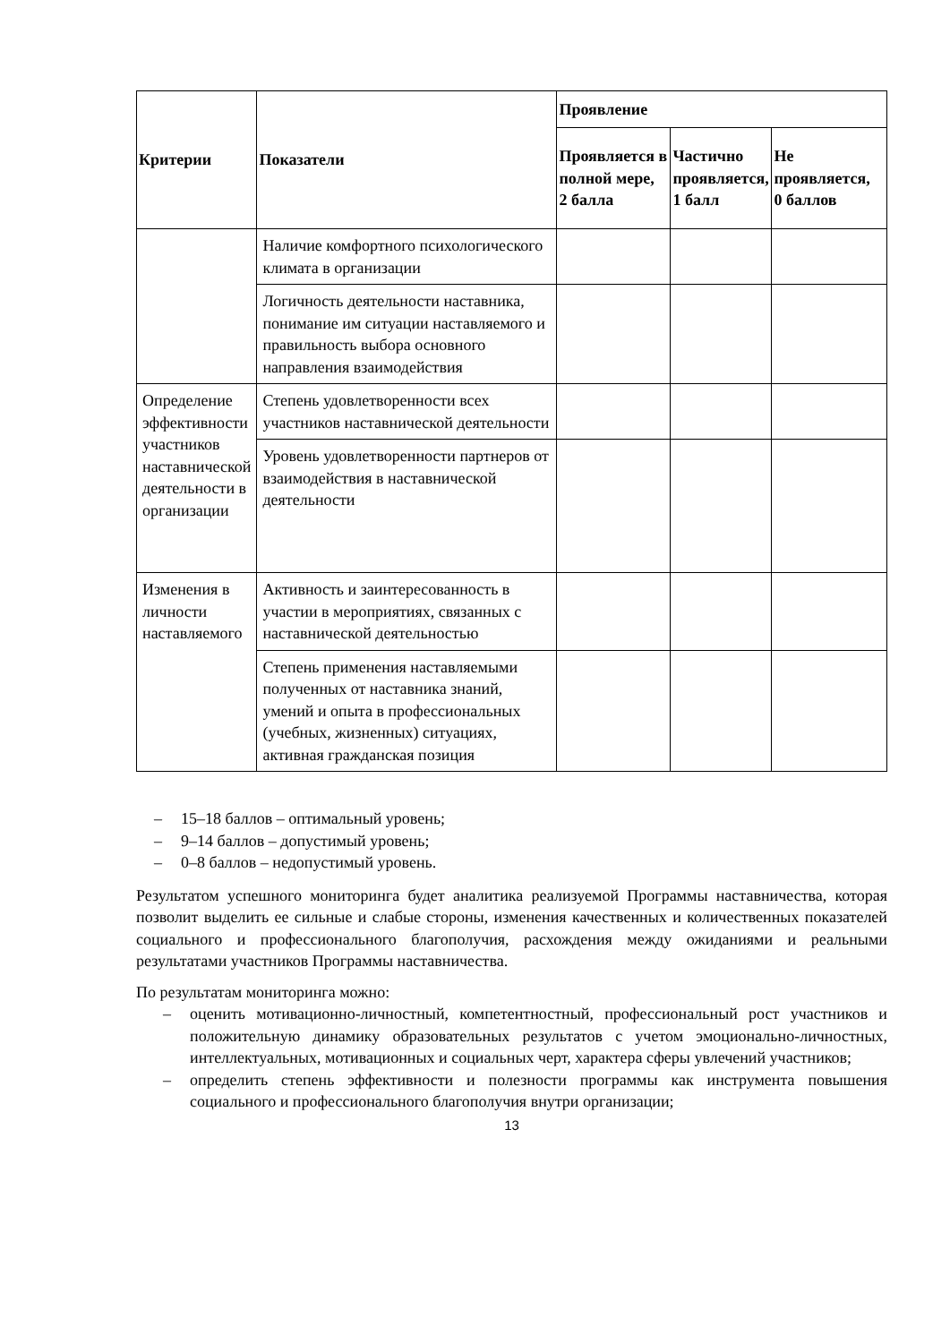| Критерии | Показатели | Проявление | | |
| --- | --- | --- | --- | --- |
| | | Проявляется в полной мере, 2 балла | Частично проявляется, 1 балл | Не проявляется, 0 баллов |
| | Наличие комфортного психологического климата в организации | | | |
| | Логичность деятельности наставника, понимание им ситуации наставляемого и правильность выбора основного направления взаимодействия | | | |
| Определение эффективности участников наставнической деятельности в организации | Степень удовлетворенности всех участников наставнической деятельности | | | |
| | Уровень удовлетворенности партнеров от взаимодействия в наставнической деятельности | | | |
| Изменения в личности наставляемого | Активность и заинтересованность в участии в мероприятиях, связанных с наставнической деятельностью | | | |
| | Степень применения наставляемыми полученных от наставника знаний, умений и опыта в профессиональных (учебных, жизненных) ситуациях, активная гражданская позиция | | | |
– 15–18 баллов – оптимальный уровень;
– 9–14 баллов – допустимый уровень;
– 0–8 баллов – недопустимый уровень.
Результатом успешного мониторинга будет аналитика реализуемой Программы наставничества, которая позволит выделить ее сильные и слабые стороны, изменения качественных и количественных показателей социального и профессионального благополучия, расхождения между ожиданиями и реальными результатами участников Программы наставничества.
По результатам мониторинга можно:
– оценить мотивационно-личностный, компетентностный, профессиональный рост участников и положительную динамику образовательных результатов с учетом эмоционально-личностных, интеллектуальных, мотивационных и социальных черт, характера сферы увлечений участников;
– определить степень эффективности и полезности программы как инструмента повышения социального и профессионального благополучия внутри организации;
13